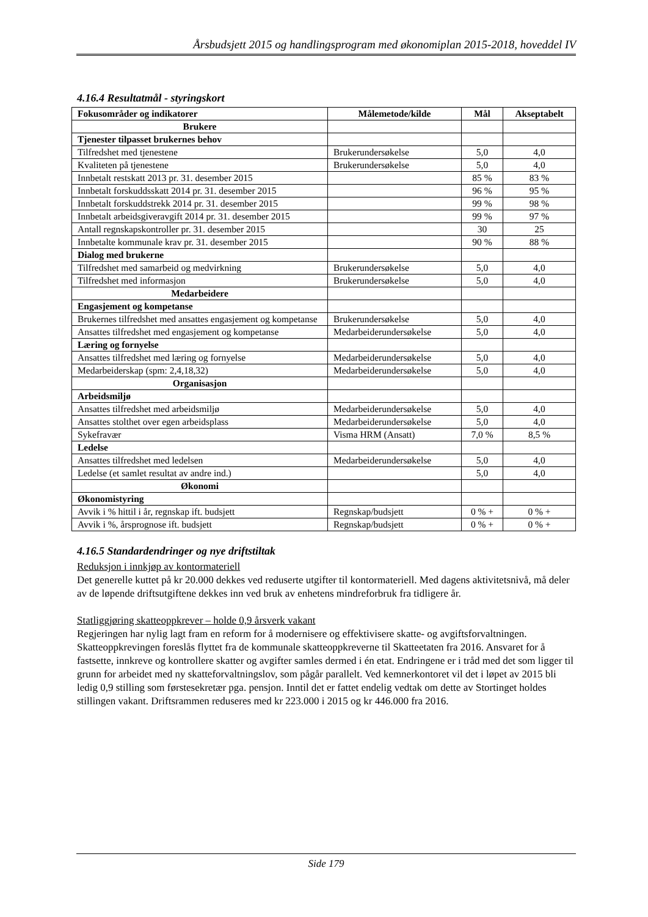Årsbudsjett 2015 og handlingsprogram med økonomiplan 2015-2018, hoveddel IV
4.16.4 Resultatmål - styringskort
| Fokusområder og indikatorer | Målemetode/kilde | Mål | Akseptabelt |
| --- | --- | --- | --- |
| Brukere | | | |
| Tjenester tilpasset brukernes behov | | | |
| Tilfredshet med tjenestene | Brukerundersøkelse | 5,0 | 4,0 |
| Kvaliteten på tjenestene | Brukerundersøkelse | 5,0 | 4,0 |
| Innbetalt restskatt 2013 pr. 31. desember 2015 | | 85 % | 83 % |
| Innbetalt forskuddsskatt 2014 pr. 31. desember 2015 | | 96 % | 95 % |
| Innbetalt forskuddstrekk 2014 pr. 31. desember 2015 | | 99 % | 98 % |
| Innbetalt arbeidsgiveravgift 2014 pr. 31. desember 2015 | | 99 % | 97 % |
| Antall regnskapskontroller pr. 31. desember 2015 | | 30 | 25 |
| Innbetalte kommunale krav pr. 31. desember 2015 | | 90 % | 88 % |
| Dialog med brukerne | | | |
| Tilfredshet med samarbeid og medvirkning | Brukerundersøkelse | 5,0 | 4,0 |
| Tilfredshet med informasjon | Brukerundersøkelse | 5,0 | 4,0 |
| Medarbeidere | | | |
| Engasjement og kompetanse | | | |
| Brukernes tilfredshet med ansattes engasjement og kompetanse | Brukerundersøkelse | 5,0 | 4,0 |
| Ansattes tilfredshet med engasjement og kompetanse | Medarbeiderundersøkelse | 5,0 | 4,0 |
| Læring og fornyelse | | | |
| Ansattes tilfredshet med læring og fornyelse | Medarbeiderundersøkelse | 5,0 | 4,0 |
| Medarbeiderskap (spm: 2,4,18,32) | Medarbeiderundersøkelse | 5,0 | 4,0 |
| Organisasjon | | | |
| Arbeidsmiljø | | | |
| Ansattes tilfredshet med arbeidsmiljø | Medarbeiderundersøkelse | 5,0 | 4,0 |
| Ansattes stolthet over egen arbeidsplass | Medarbeiderundersøkelse | 5,0 | 4,0 |
| Sykefravær | Visma HRM (Ansatt) | 7,0 % | 8,5 % |
| Ledelse | | | |
| Ansattes tilfredshet med ledelsen | Medarbeiderundersøkelse | 5,0 | 4,0 |
| Ledelse (et samlet resultat av andre ind.) | | 5,0 | 4,0 |
| Økonomi | | | |
| Økonomistyring | | | |
| Avvik i % hittil i år, regnskap ift. budsjett | Regnskap/budsjett | 0 % + | 0 % + |
| Avvik i %, årsprognose ift. budsjett | Regnskap/budsjett | 0 % + | 0 % + |
4.16.5 Standardendringer og nye driftstiltak
Reduksjon i innkjøp av kontormateriell
Det generelle kuttet på kr 20.000 dekkes ved reduserte utgifter til kontormateriell. Med dagens aktivitetsnivå, må deler av de løpende driftsutgiftene dekkes inn ved bruk av enhetens mindreforbruk fra tidligere år.
Statliggjøring skatteoppkrever – holde 0,9 årsverk vakant
Regjeringen har nylig lagt fram en reform for å modernisere og effektivisere skatte- og avgiftsforvaltningen. Skatteoppkrevingen foreslås flyttet fra de kommunale skatteoppkreverne til Skatteetaten fra 2016. Ansvaret for å fastsette, innkreve og kontrollere skatter og avgifter samles dermed i én etat. Endringene er i tråd med det som ligger til grunn for arbeidet med ny skatteforvaltningslov, som pågår parallelt. Ved kemnerkontoret vil det i løpet av 2015 bli ledig 0,9 stilling som førstesekretær pga. pensjon. Inntil det er fattet endelig vedtak om dette av Stortinget holdes stillingen vakant. Driftsrammen reduseres med kr 223.000 i 2015 og kr 446.000 fra 2016.
Side 179